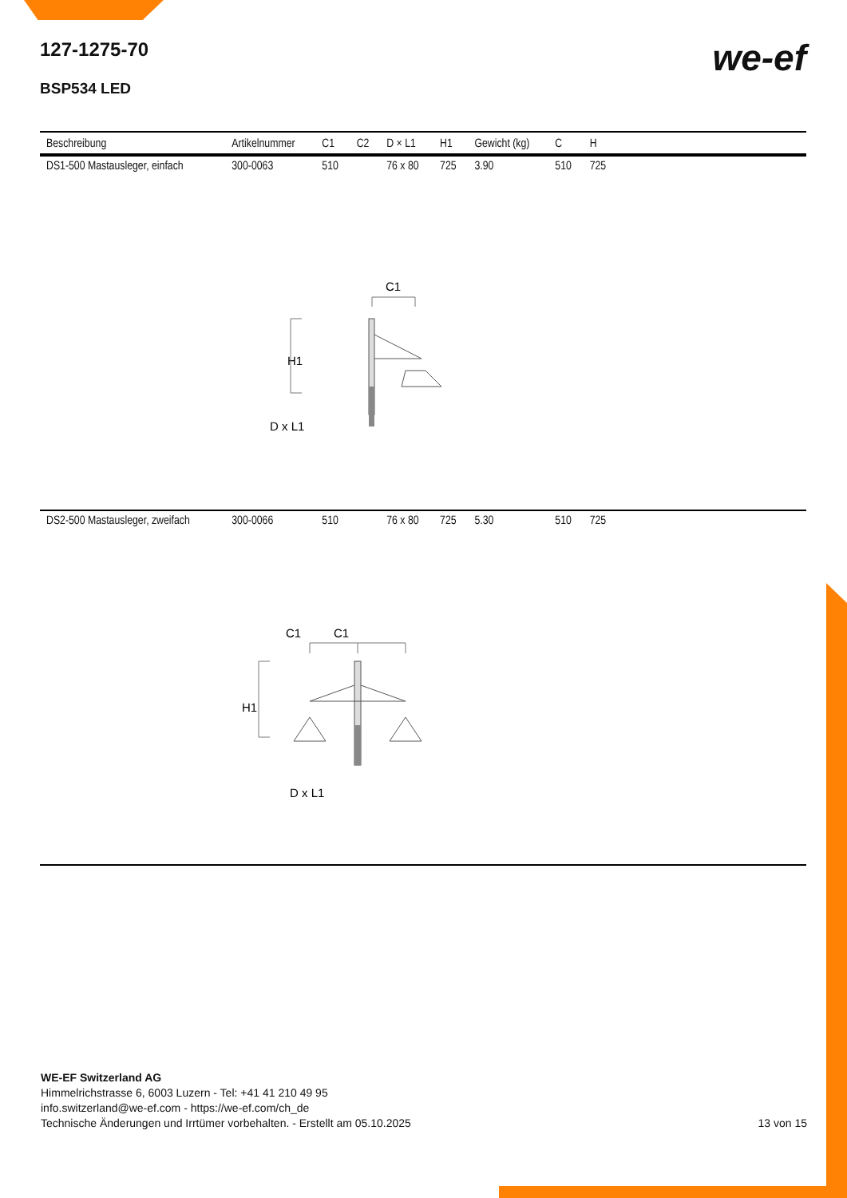127-1275-70
we-ef
BSP534 LED
| Beschreibung | Artikelnummer | C1 | C2 | D × L1 | H1 | Gewicht (kg) | C | H | |
| --- | --- | --- | --- | --- | --- | --- | --- | --- | --- |
| DS1-500 Mastausleger, einfach | 300-0063 | 510 | | 76 x 80 | 725 | 3.90 | 510 | 725 | |
| C1 H1 D x L1 | | | | | | | | | |
| DS2-500 Mastausleger, zweifach | 300-0066 | 510 | | 76 x 80 | 725 | 5.30 | 510 | 725 | |
| C1 C1 H1 D x L1 | | | | | | | | | |
WE-EF Switzerland AG
Himmelrichstrasse 6, 6003 Luzern - Tel: +41 41 210 49 95
info.switzerland@we-ef.com - https://we-ef.com/ch_de
Technische Änderungen und Irrtümer vorbehalten. - Erstellt am 05.10.2025 13 von 15